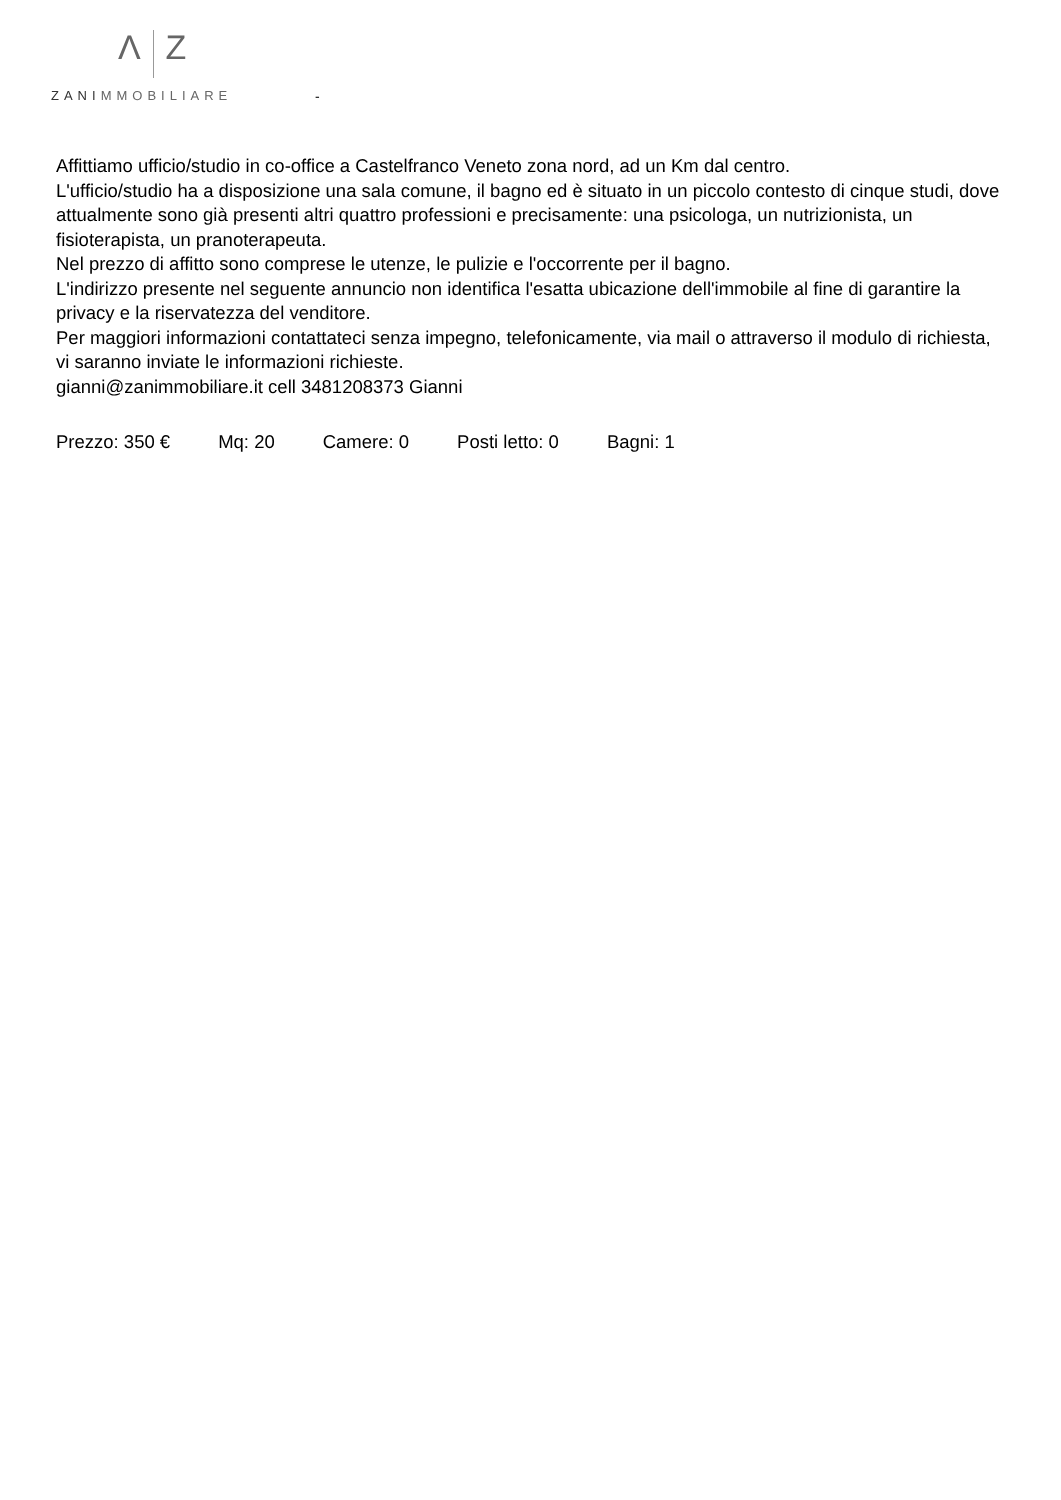Λ Z
ZANIMMOBILIARE -
Affittiamo ufficio/studio in co-office a Castelfranco Veneto zona nord, ad un Km dal centro.
L'ufficio/studio ha a disposizione una sala comune, il bagno ed è situato in un piccolo contesto di cinque studi, dove attualmente sono già presenti altri quattro professioni e precisamente: una psicologa, un nutrizionista, un fisioterapista, un pranoterapeuta.
Nel prezzo di affitto sono comprese le utenze, le pulizie e l'occorrente per il bagno.
L'indirizzo presente nel seguente annuncio non identifica l'esatta ubicazione dell'immobile al fine di garantire la privacy e la riservatezza del venditore.
Per maggiori informazioni contattateci senza impegno, telefonicamente, via mail o attraverso il modulo di richiesta, vi saranno inviate le informazioni richieste.
gianni@zanimmobiliare.it cell 3481208373 Gianni
Prezzo: 350 € Mq: 20 Camere: 0 Posti letto: 0 Bagni: 1